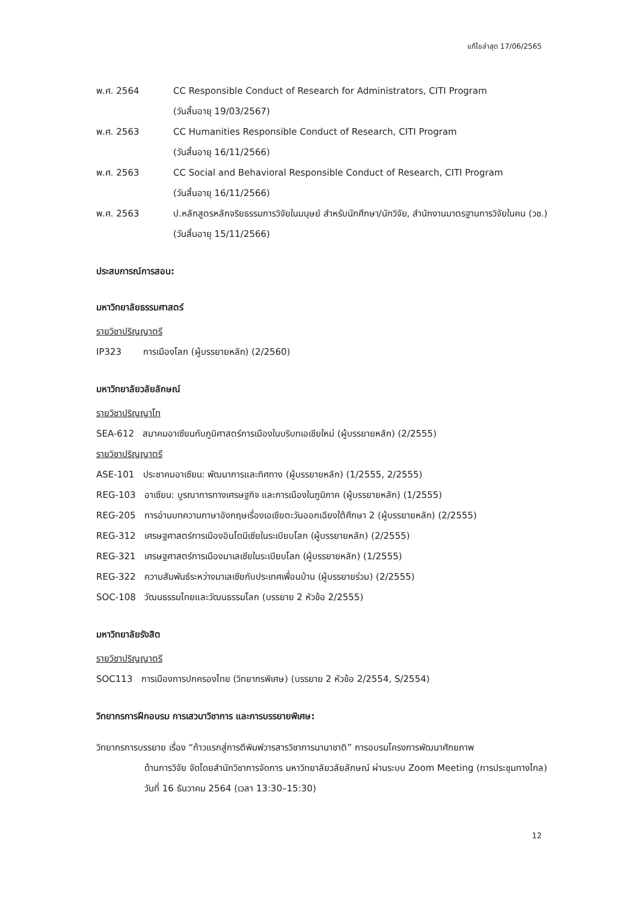แก้ไขล่าสุด 17/06/2565
พ.ศ. 2564 CC Responsible Conduct of Research for Administrators, CITI Program
(วันสิ้นอายุ 19/03/2567)
พ.ศ. 2563 CC Humanities Responsible Conduct of Research, CITI Program
(วันสิ้นอายุ 16/11/2566)
พ.ศ. 2563 CC Social and Behavioral Responsible Conduct of Research, CITI Program
(วันสิ้นอายุ 16/11/2566)
พ.ศ. 2563 ป.หลักสูตรหลักจริยธรรมการวิจัยในมนุษย์ สำหรับนักศึกษา/นักวิจัย, สำนักงานมาตรฐานการวิจัยในคน (วช.) (วันสิ้นอายุ 15/11/2566)
ประสบการณ์การสอน:
มหาวิทยาลัยธรรมศาสตร์
รายวิชาปริญญาตรี
IP323 การเมืองโลก (ผู้บรรยายหลัก) (2/2560)
มหาวิทยาลัยวลัยลักษณ์
รายวิชาปริญญาโท
SEA-612 สมาคมอาเซียนกับภูมิศาสตร์การเมืองในบริบทเอเชียใหม่ (ผู้บรรยายหลัก) (2/2555)
รายวิชาปริญญาตรี
ASE-101 ประชาคมอาเซียน: พัฒนาการและทิศทาง (ผู้บรรยายหลัก) (1/2555, 2/2555)
REG-103 อาเซียน: บูรณาการทางเศรษฐกิจ และการเมืองในภูมิภาค (ผู้บรรยายหลัก) (1/2555)
REG-205 การอ่านบทความภาษาอังกฤษเรื่องเอเชียตะวันออกเฉียงใต้ศึกษา 2 (ผู้บรรยายหลัก) (2/2555)
REG-312 เศรษฐศาสตร์การเมืองอินโดนีเซียในระเบียบโลก (ผู้บรรยายหลัก) (2/2555)
REG-321 เศรษฐศาสตร์การเมืองมาเลเซียในระเบียบโลก (ผู้บรรยายหลัก) (1/2555)
REG-322 ความสัมพันธ์ระหว่างมาเลเซียกับประเทศเพื่อนบ้าน (ผู้บรรยายร่วม) (2/2555)
SOC-108 วัฒนธรรมไทยและวัฒนธรรมโลก (บรรยาย 2 หัวข้อ 2/2555)
มหาวิทยาลัยรังสิต
รายวิชาปริญญาตรี
SOC113 การเมืองการปกครองไทย (วิทยากรพิเศษ) (บรรยาย 2 หัวข้อ 2/2554, S/2554)
วิทยากรการฝึกอบรม การเสวนาวิชาการ และการบรรยายพิเศษ:
วิทยากรการบรรยาย เรื่อง “ก้าวแรกสู่การตีพิมพ์วารสารวิชาการนานาชาติ” การอบรมโครงการพัฒนาศักยภาพ
ด้านการวิจัย จัดโดยสำนักวิชาการจัดการ มหาวิทยาลัยวลัยลักษณ์ ผ่านระบบ Zoom Meeting (การประชุมทางไกล) วันที่ 16 ธันวาคม 2564 (เวลา 13:30–15:30)
12